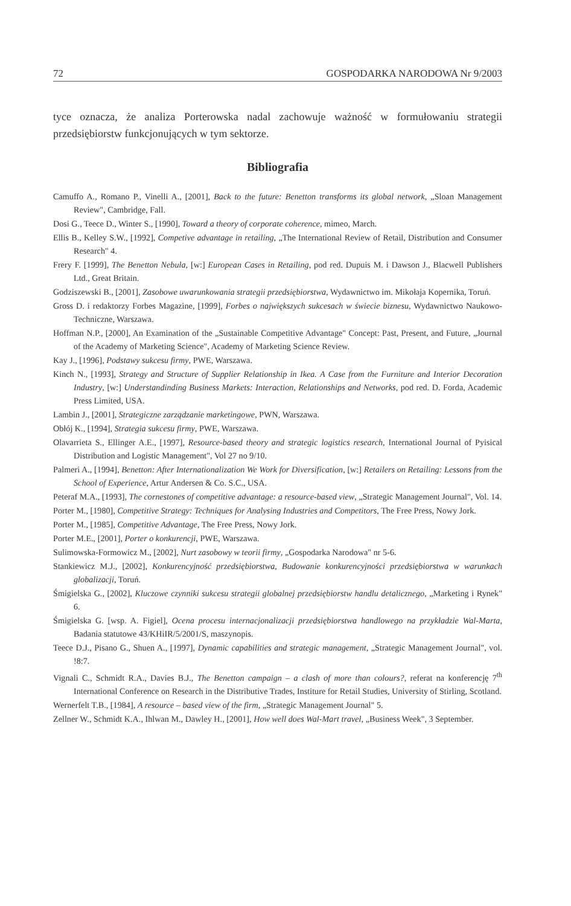72 GOSPODARKA NARODOWA Nr 9/2003
tyce oznacza, że analiza Porterowska nadal zachowuje ważność w formułowaniu strategii przedsiębiorstw funkcjonujących w tym sektorze.
Bibliografia
Camuffo A., Romano P., Vinelli A., [2001], Back to the future: Benetton transforms its global network, „Sloan Management Review", Cambridge, Fall.
Dosi G., Teece D., Winter S., [1990], Toward a theory of corporate coherence, mimeo, March.
Ellis B., Kelley S.W., [1992], Competive advantage in retailing, „The International Review of Retail, Distribution and Consumer Research" 4.
Frery F. [1999], The Benetton Nebula, [w:] European Cases in Retailing, pod red. Dupuis M. i Dawson J., Blacwell Publishers Ltd., Great Britain.
Godziszewski B., [2001], Zasobowe uwarunkowania strategii przedsiębiorstwa, Wydawnictwo im. Mikołaja Kopernika, Toruń.
Gross D. i redaktorzy Forbes Magazine, [1999], Forbes o największych sukcesach w świecie biznesu, Wydawnictwo Naukowo-Techniczne, Warszawa.
Hoffman N.P., [2000], An Examination of the „Sustainable Competitive Advantage" Concept: Past, Present, and Future, „Journal of the Academy of Marketing Science", Academy of Marketing Science Review.
Kay J., [1996], Podstawy sukcesu firmy, PWE, Warszawa.
Kinch N., [1993], Strategy and Structure of Supplier Relationship in Ikea. A Case from the Furniture and Interior Decoration Industry, [w:] Understandinding Business Markets: Interaction, Relationships and Networks, pod red. D. Forda, Academic Press Limited, USA.
Lambin J., [2001], Strategiczne zarządzanie marketingowe, PWN, Warszawa.
Obłój K., [1994], Strategia sukcesu firmy, PWE, Warszawa.
Olavarrieta S., Ellinger A.E., [1997], Resource-based theory and strategic logistics research, International Journal of Pyisical Distribution and Logistic Management", Vol 27 no 9/10.
Palmeri A., [1994], Benetton: After Internationalization We Work for Diversification, [w:] Retailers on Retailing: Lessons from the School of Experience, Artur Andersen & Co. S.C., USA.
Peteraf M.A., [1993], The cornestones of competitive advantage: a resource-based view, „Strategic Management Journal", Vol. 14.
Porter M., [1980], Competitive Strategy: Techniques for Analysing Industries and Competitors, The Free Press, Nowy Jork.
Porter M., [1985], Competitive Advantage, The Free Press, Nowy Jork.
Porter M.E., [2001], Porter o konkurencji, PWE, Warszawa.
Sulimowska-Formowicz M., [2002], Nurt zasobowy w teorii firmy, „Gospodarka Narodowa" nr 5-6.
Stankiewicz M.J., [2002], Konkurencyjność przedsiębiorstwa, Budowanie konkurencyjności przedsiębiorstwa w warunkach globalizacji, Toruń.
Śmigielska G., [2002], Kluczowe czynniki sukcesu strategii globalnej przedsiębiorstw handlu detalicznego, „Marketing i Rynek" 6.
Śmigielska G. [wsp. A. Figiel], Ocena procesu internacjonalizacji przedsiębiorstwa handlowego na przykładzie Wal-Marta, Badania statutowe 43/KHiIR/5/2001/S, maszynopis.
Teece D.J., Pisano G., Shuen A., [1997], Dynamic capabilities and strategic management, „Strategic Management Journal", vol. !8:7.
Vignali C., Schmidt R.A., Davies B.J., The Benetton campaign – a clash of more than colours?, referat na konferencję 7<sup>th</sup> International Conference on Research in the Distributive Trades, Institure for Retail Studies, University of Stirling, Scotland.
Wernerfelt T.B., [1984], A resource – based view of the firm, „Strategic Management Journal" 5.
Zellner W., Schmidt K.A., Ihlwan M., Dawley H., [2001], How well does Wal-Mart travel, „Business Week", 3 September.